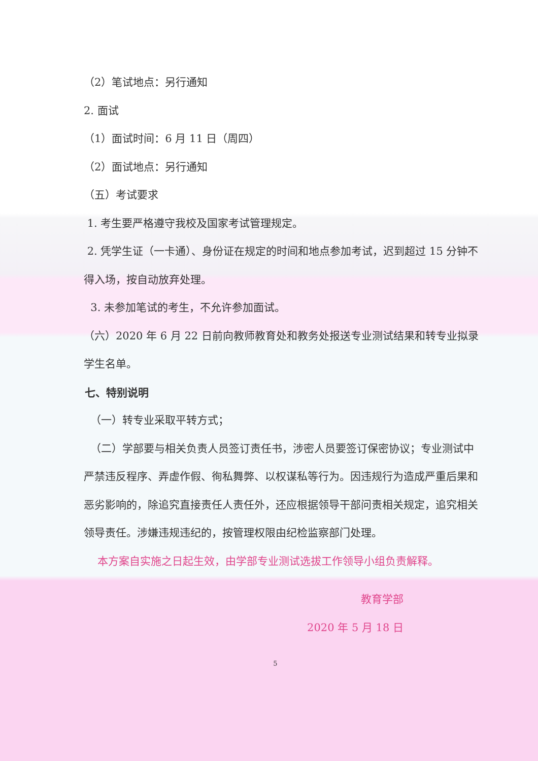（2）笔试地点：另行通知
2. 面试
（1）面试时间：6 月 11 日（周四）
（2）面试地点：另行通知
（五）考试要求
1. 考生要严格遵守我校及国家考试管理规定。
2. 凭学生证（一卡通）、身份证在规定的时间和地点参加考试，迟到超过 15 分钟不得入场，按自动放弃处理。
3. 未参加笔试的考生，不允许参加面试。
（六）2020 年 6 月 22 日前向教师教育处和教务处报送专业测试结果和转专业拟录学生名单。
七、特别说明
（一）转专业采取平转方式；
（二）学部要与相关负责人员签订责任书，涉密人员要签订保密协议；专业测试中严禁违反程序、弄虚作假、徇私舞弊、以权谋私等行为。因违规行为造成严重后果和恶劣影响的，除追究直接责任人责任外，还应根据领导干部问责相关规定，追究相关领导责任。涉嫌违规违纪的，按管理权限由纪检监察部门处理。
本方案自实施之日起生效，由学部专业测试选拔工作领导小组负责解释。
教育学部
2020 年 5 月 18 日
5